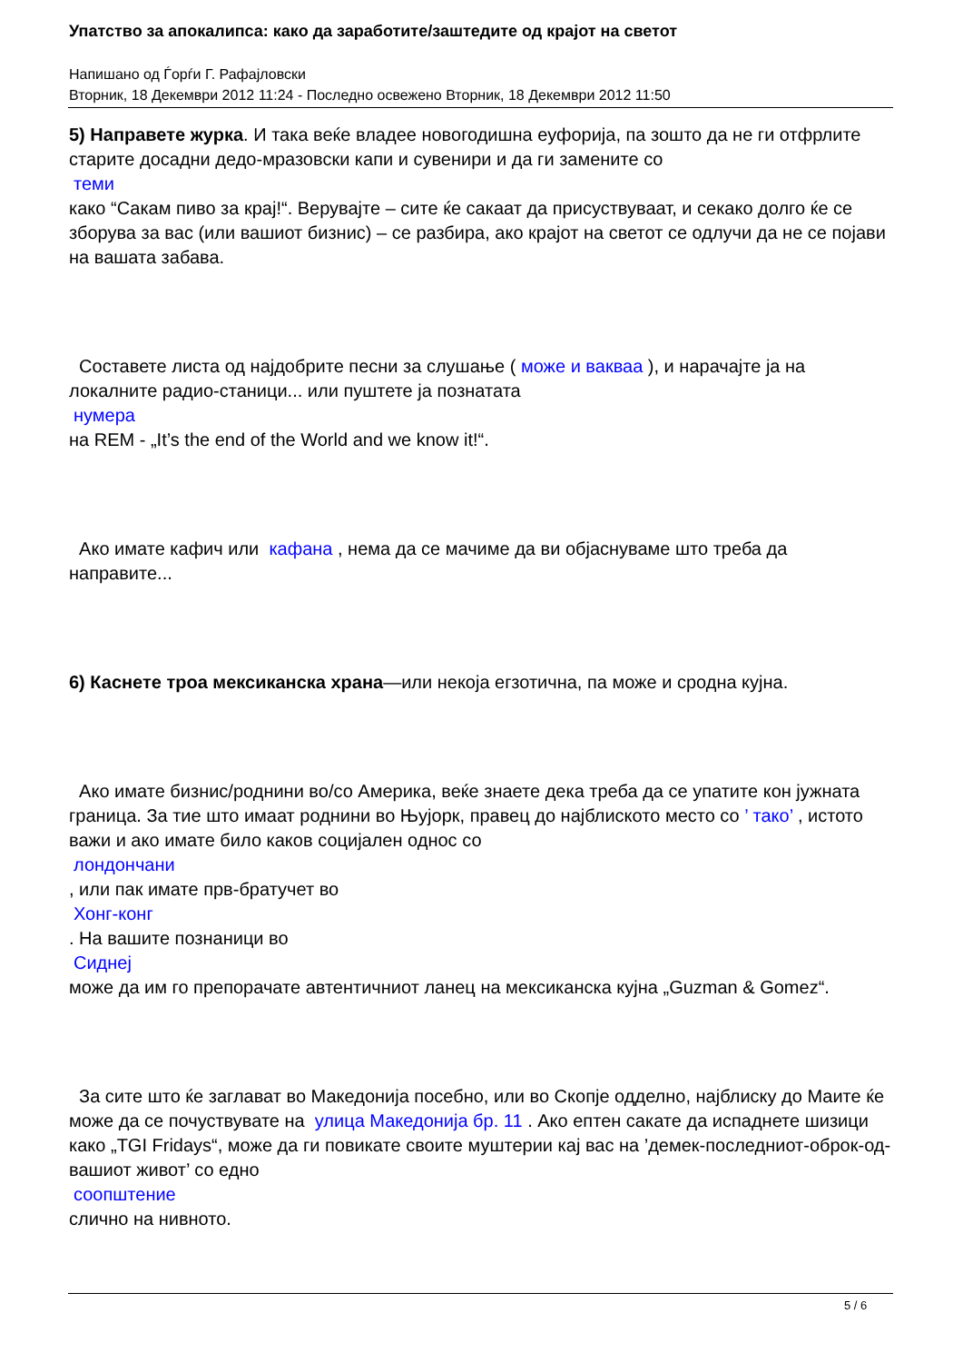Упатство за апокалипса: како да заработите/заштедите од крајот на светот
Напишано од Ѓорѓи Г. Рафајловски
Вторник, 18 Декември 2012 11:24 - Последно освежено Вторник, 18 Декември 2012 11:50
5) Направете журка. И така веќе владее новогодишна еуфорија, па зошто да не ги отфрлите старите досадни дедо-мразовски капи и сувенири и да ги замените со
теми
како “Сакам пиво за крај!“. Верувајте – сите ќе сакаат да присуствуваат, и секако долго ќе се зборува за вас (или вашиот бизнис) – се разбира, ако крајот на светот се одлучи да не се појави на вашата забава.
Составете листа од најдобрите песни за слушање ( може и вакваа ), и нарачајте ја на локалните радио-станици... или пуштете ја познатата
нумера
на REM - „It’s the end of the World and we know it!“.
Ако имате кафич или кафана , нема да се мачиме да ви објаснуваме што треба да направите...
6) Каснете троа мексиканска храна—или некоја егзотична, па може и сродна кујна.
Ако имате бизнис/роднини во/со Америка, веќе знаете дека треба да се упатите кон јужната граница. За тие што имаат роднини во Њујорк, правец до најблиското место со ’ тако’ , истото важи и ако имате било каков социјален однос со
лондончани
, или пак имате прв-братучет во
Хонг-конг
. На вашите познаници во
Сиднеј
може да им го препорачате автентичниот ланец на мексиканска кујна „Guzman & Gomez“.
За сите што ќе заглават во Македонија посебно, или во Скопје одделно, најблиску до Маите ќе може да се почуствувате на улица Македонија бр. 11 . Ако ептен сакате да испаднете шизици како „TGI Fridays“, може да ги повикате своите муштерии кај вас на ’демек-последниот-оброк-од-вашиот живот’ со едно
соопштение
слично на нивното.
5 / 6